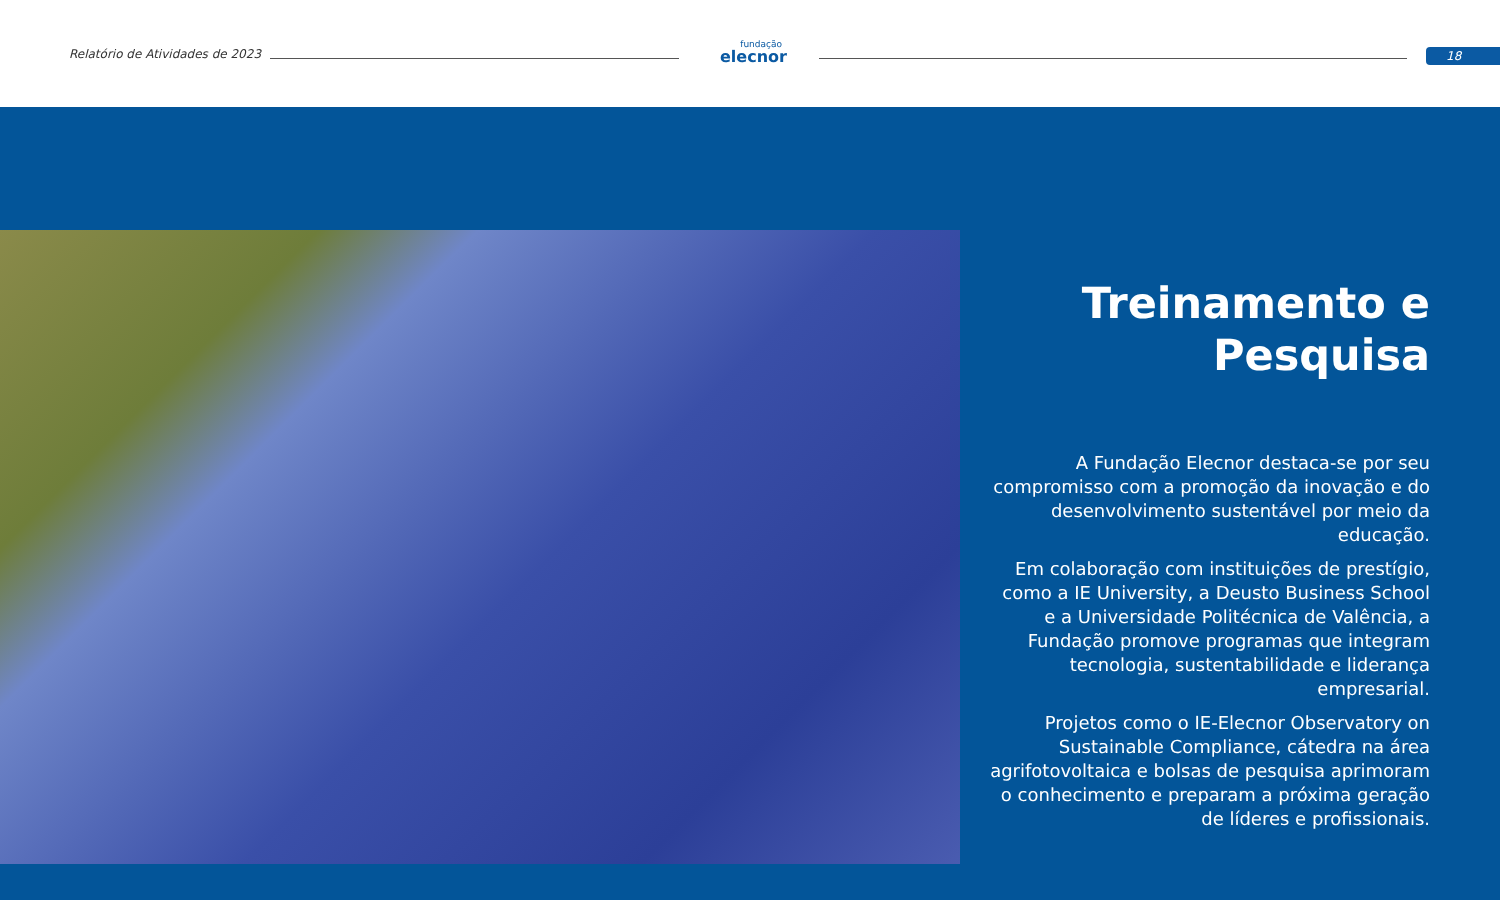Relatório de Atividades de 2023
fundação
elecnor
18
Treinamento e Pesquisa
A Fundação Elecnor destaca-se por seu compromisso com a promoção da inovação e do desenvolvimento sustentável por meio da educação.
Em colaboração com instituições de prestígio, como a IE University, a Deusto Business School e a Universidade Politécnica de Valência, a Fundação promove programas que integram tecnologia, sustentabilidade e liderança empresarial.
Projetos como o IE-Elecnor Observatory on Sustainable Compliance, cátedra na área agrifotovoltaica e bolsas de pesquisa aprimoram o conhecimento e preparam a próxima geração de líderes e profissionais.